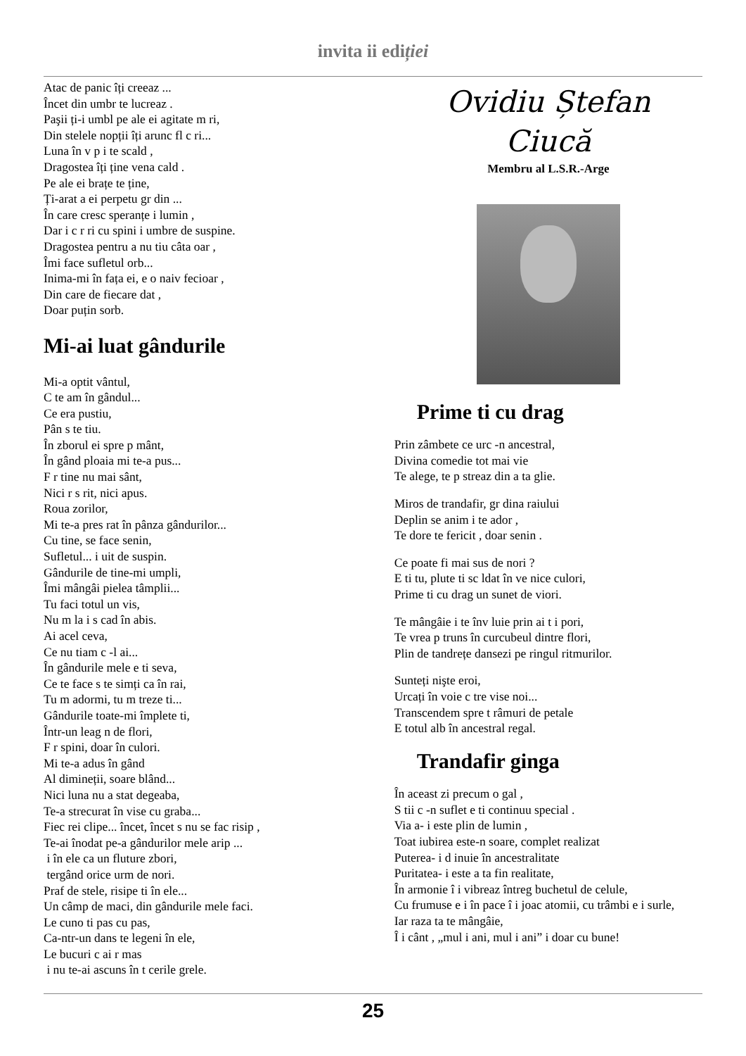invita ii ediției
Atac de panic îți creeaz ...
Încet din umbr te lucreaz .
Paşii ți-i umbl pe ale ei agitate m ri,
Din stelele nopții îți arunc fl c ri...
Luna în v p i te scald ,
Dragostea îți ține vena cald .
Pe ale ei brațe te ține,
Ți-arat a ei perpetu gr din ...
În care cresc speranțe i lumin ,
Dar i c r ri cu spini i umbre de suspine.
Dragostea pentru a nu tiu câta oar ,
Îmi face sufletul orb...
Inima-mi în fața ei, e o naiv fecioar ,
Din care de fiecare dat ,
Doar puțin sorb.
Mi-ai luat gândurile
Mi-a optit vântul,
C te am în gândul...
Ce era pustiu,
Pân s te tiu.
În zborul ei spre p mânt,
În gând ploaia mi te-a pus...
F r tine nu mai sânt,
Nici r s rit, nici apus.
Roua zorilor,
Mi te-a pres rat în pânza gândurilor...
Cu tine, se face senin,
Sufletul... i uit de suspin.
Gândurile de tine-mi umpli,
Îmi mângâi pielea tâmplii...
Tu faci totul un vis,
Nu m la i s cad în abis.
Ai acel ceva,
Ce nu tiam c -l ai...
În gândurile mele e ti seva,
Ce te face s te simți ca în rai,
Tu m adormi, tu m treze ti...
Gândurile toate-mi împlete ti,
Într-un leag n de flori,
F r spini, doar în culori.
Mi te-a adus în gând
Al dimineții, soare blând...
Nici luna nu a stat degeaba,
Te-a strecurat în vise cu graba...
Fiec rei clipe... încet, încet s nu se fac risip ,
Te-ai înodat pe-a gândurilor mele arip ...
i în ele ca un fluture zbori,
tergând orice urm de nori.
Praf de stele, risipe ti în ele...
Un câmp de maci, din gândurile mele faci.
Le cuno ti pas cu pas,
Ca-ntr-un dans te legeni în ele,
Le bucuri c ai r mas
i nu te-ai ascuns în t cerile grele.
Ovidiu Ștefan
Ciucă
Membru al L.S.R.-Arge
Prime ti cu drag
Prin zâmbete ce urc -n ancestral,
Divina comedie tot mai vie
Te alege, te p streaz din a ta glie.
Miros de trandafir, gr dina raiului
Deplin se anim i te ador ,
Te dore te fericit , doar senin .
Ce poate fi mai sus de nori ?
E ti tu, plute ti sc ldat în ve nice culori,
Prime ti cu drag un sunet de viori.
Te mângâie i te înv luie prin ai t i pori,
Te vrea p truns în curcubeul dintre flori,
Plin de tandrețe dansezi pe ringul ritmurilor.
Sunteți nişte eroi,
Urcați în voie c tre vise noi...
Transcendem spre t râmuri de petale
E totul alb în ancestral regal.
Trandafir ginga
În aceast zi precum o gal ,
S tii c -n suflet e ti continuu special .
Via a- i este plin de lumin ,
Toat iubirea este-n soare, complet realizat
Puterea- i d inuie în ancestralitate
Puritatea- i este a ta fin realitate,
În armonie î i vibreaz întreg buchetul de celule,
Cu frumuse e i în pace î i joac atomii, cu trâmbi e i surle,
Iar raza ta te mângâie,
Î i cânt , „mul i ani, mul i ani” i doar cu bune!
25